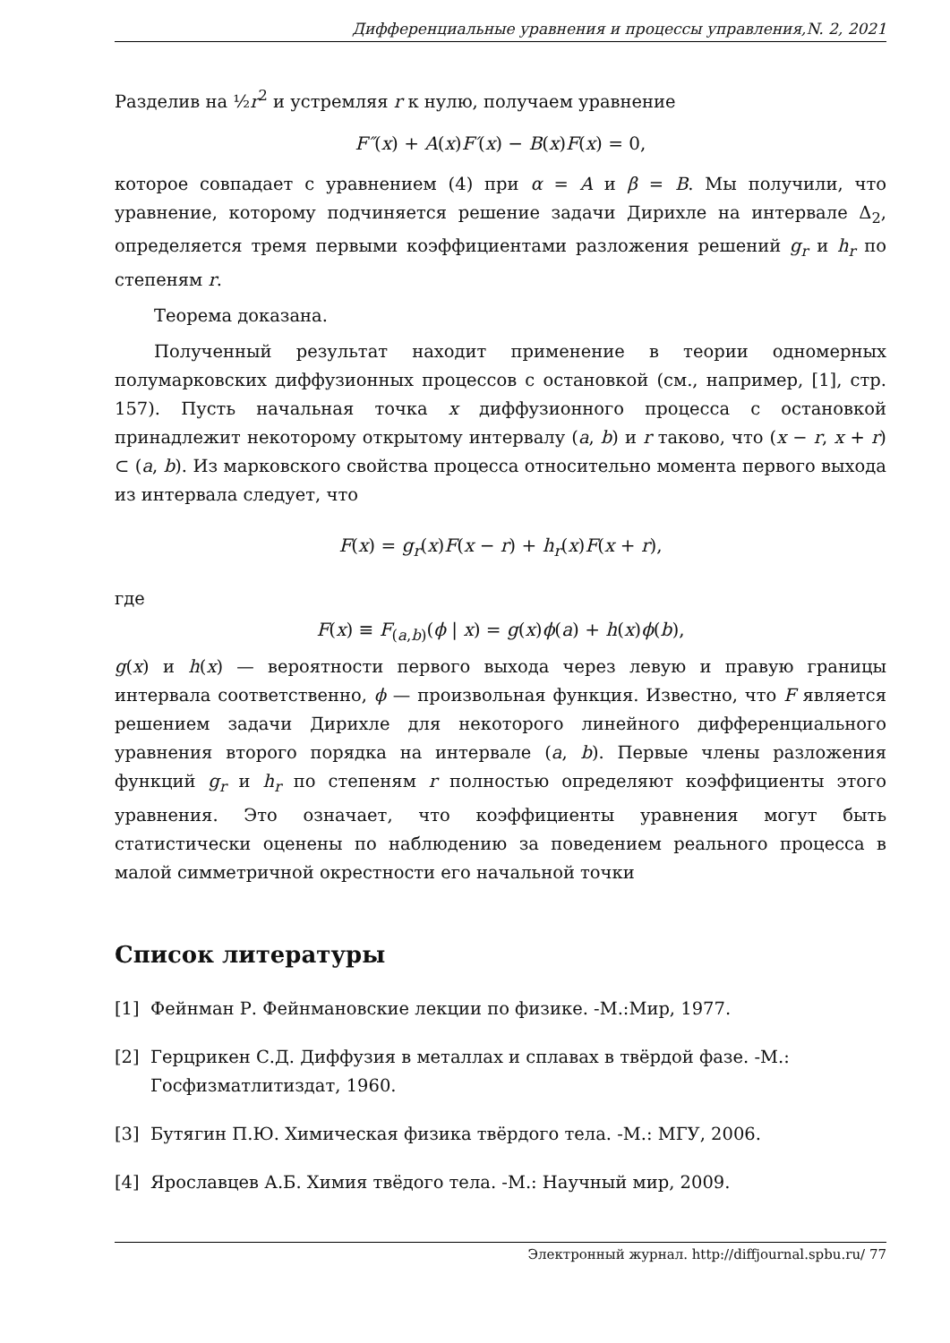Дифференциальные уравнения и процессы управления,N. 2, 2021
Разделив на ½r<sup>2</sup> и устремляя r к нулю, получаем уравнение
F″(x) + A(x)F′(x) − B(x)F(x) = 0,
которое совпадает с уравнением (4) при α = A и β = B. Мы получили, что уравнение, которому подчиняется решение задачи Дирихле на интервале Δ<sub>2</sub>, определяется тремя первыми коэффициентами разложения решений g<sub>r</sub> и h<sub>r</sub> по степеням r.
Теорема доказана.
Полученный результат находит применение в теории одномерных полумарковских диффузионных процессов с остановкой (см., например, [1], стр. 157). Пусть начальная точка x диффузионного процесса с остановкой принадлежит некоторому открытому интервалу (a, b) и r таково, что (x − r, x + r) ⊂ (a, b). Из марковского свойства процесса относительно момента первого выхода из интервала следует, что
F(x) = g<sub>r</sub>(x)F(x − r) + h<sub>r</sub>(x)F(x + r),
где
F(x) ≡ F<sub>(a,b)</sub>(ϕ | x) = g(x)ϕ(a) + h(x)ϕ(b),
g(x) и h(x) — вероятности первого выхода через левую и правую границы интервала соответственно, ϕ — произвольная функция. Известно, что F является решением задачи Дирихле для некоторого линейного дифференциального уравнения второго порядка на интервале (a, b). Первые члены разложения функций g<sub>r</sub> и h<sub>r</sub> по степеням r полностью определяют коэффициенты этого уравнения. Это означает, что коэффициенты уравнения могут быть статистически оценены по наблюдению за поведением реального процесса в малой симметричной окрестности его начальной точки
Список литературы
[1] Фейнман Р. Фейнмановские лекции по физике. -М.:Мир, 1977.
[2] Герцрикен С.Д. Диффузия в металлах и сплавах в твёрдой фазе. -М.: Госфизматлитиздат, 1960.
[3] Бутягин П.Ю. Химическая физика твёрдого тела. -М.: МГУ, 2006.
[4] Ярославцев А.Б. Химия твёдого тела. -М.: Научный мир, 2009.
Электронный журнал. http://diffjournal.spbu.ru/ 77